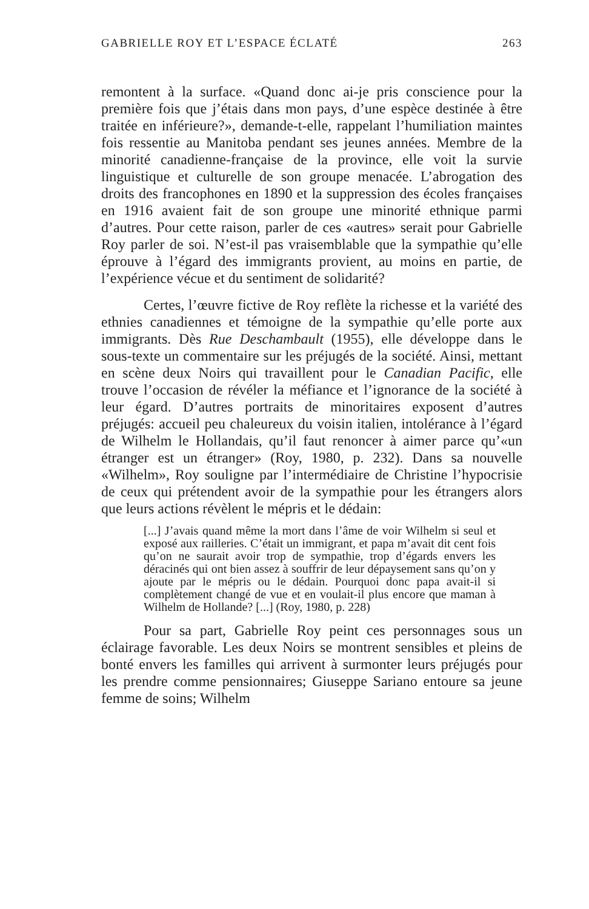GABRIELLE ROY ET L’ESPACE ÉCLATÉ 263
remontent à la surface. «Quand donc ai-je pris conscience pour la première fois que j’étais dans mon pays, d’une espèce destinée à être traitée en inférieure?», demande-t-elle, rappelant l’humiliation maintes fois ressentie au Manitoba pendant ses jeunes années. Membre de la minorité canadienne-française de la province, elle voit la survie linguistique et culturelle de son groupe menacée. L’abrogation des droits des francophones en 1890 et la suppression des écoles françaises en 1916 avaient fait de son groupe une minorité ethnique parmi d’autres. Pour cette raison, parler de ces «autres» serait pour Gabrielle Roy parler de soi. N’est-il pas vraisemblable que la sympathie qu’elle éprouve à l’égard des immigrants provient, au moins en partie, de l’expérience vécue et du sentiment de solidarité?
Certes, l’œuvre fictive de Roy reflète la richesse et la variété des ethnies canadiennes et témoigne de la sympathie qu’elle porte aux immigrants. Dès Rue Deschambault (1955), elle développe dans le sous-texte un commentaire sur les préjugés de la société. Ainsi, mettant en scène deux Noirs qui travaillent pour le Canadian Pacific, elle trouve l’occasion de révéler la méfiance et l’ignorance de la société à leur égard. D’autres portraits de minoritaires exposent d’autres préjugés: accueil peu chaleureux du voisin italien, intolérance à l’égard de Wilhelm le Hollandais, qu’il faut renoncer à aimer parce qu’«un étranger est un étranger» (Roy, 1980, p. 232). Dans sa nouvelle «Wilhelm», Roy souligne par l’intermédiaire de Christine l’hypocrisie de ceux qui prétendent avoir de la sympathie pour les étrangers alors que leurs actions révèlent le mépris et le dédain:
[...] J’avais quand même la mort dans l’âme de voir Wilhelm si seul et exposé aux railleries. C’était un immigrant, et papa m’avait dit cent fois qu’on ne saurait avoir trop de sympathie, trop d’égards envers les déracinés qui ont bien assez à souffrir de leur dépaysement sans qu’on y ajoute par le mépris ou le dédain. Pourquoi donc papa avait-il si complètement changé de vue et en voulait-il plus encore que maman à Wilhelm de Hollande? [...] (Roy, 1980, p. 228)
Pour sa part, Gabrielle Roy peint ces personnages sous un éclairage favorable. Les deux Noirs se montrent sensibles et pleins de bonté envers les familles qui arrivent à surmonter leurs préjugés pour les prendre comme pensionnaires; Giuseppe Sariano entoure sa jeune femme de soins; Wilhelm